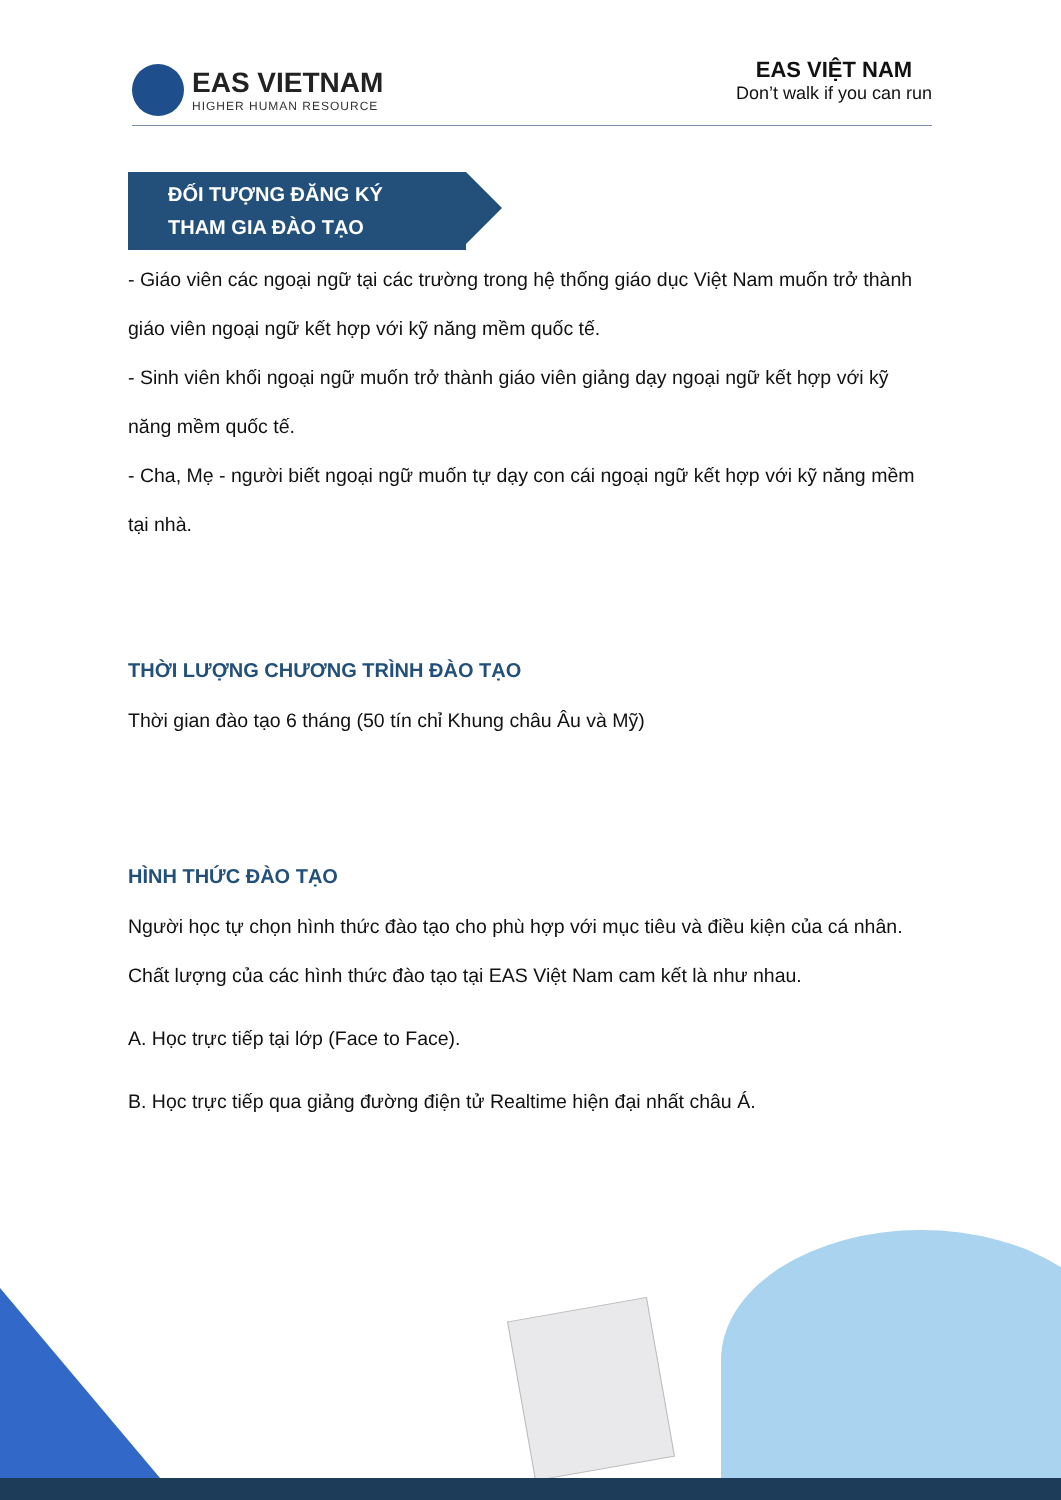EAS VIETNAM
HIGHER HUMAN RESOURCE
EAS VIỆT NAM
Don’t walk if you can run
ĐỐI TƯỢNG ĐĂNG KÝ
THAM GIA ĐÀO TẠO
- Giáo viên các ngoại ngữ tại các trường trong hệ thống giáo dục Việt Nam muốn trở thành giáo viên ngoại ngữ kết hợp với kỹ năng mềm quốc tế.
- Sinh viên khối ngoại ngữ muốn trở thành giáo viên giảng dạy ngoại ngữ kết hợp với kỹ năng mềm quốc tế.
- Cha, Mẹ - người biết ngoại ngữ muốn tự dạy con cái ngoại ngữ kết hợp với kỹ năng mềm tại nhà.
THỜI LƯỢNG CHƯƠNG TRÌNH ĐÀO TẠO
Thời gian đào tạo 6 tháng (50 tín chỉ Khung châu Âu và Mỹ)
HÌNH THỨC ĐÀO TẠO
Người học tự chọn hình thức đào tạo cho phù hợp với mục tiêu và điều kiện của cá nhân. Chất lượng của các hình thức đào tạo tại EAS Việt Nam cam kết là như nhau.
A. Học trực tiếp tại lớp (Face to Face).
B. Học trực tiếp qua giảng đường điện tử Realtime hiện đại nhất châu Á.